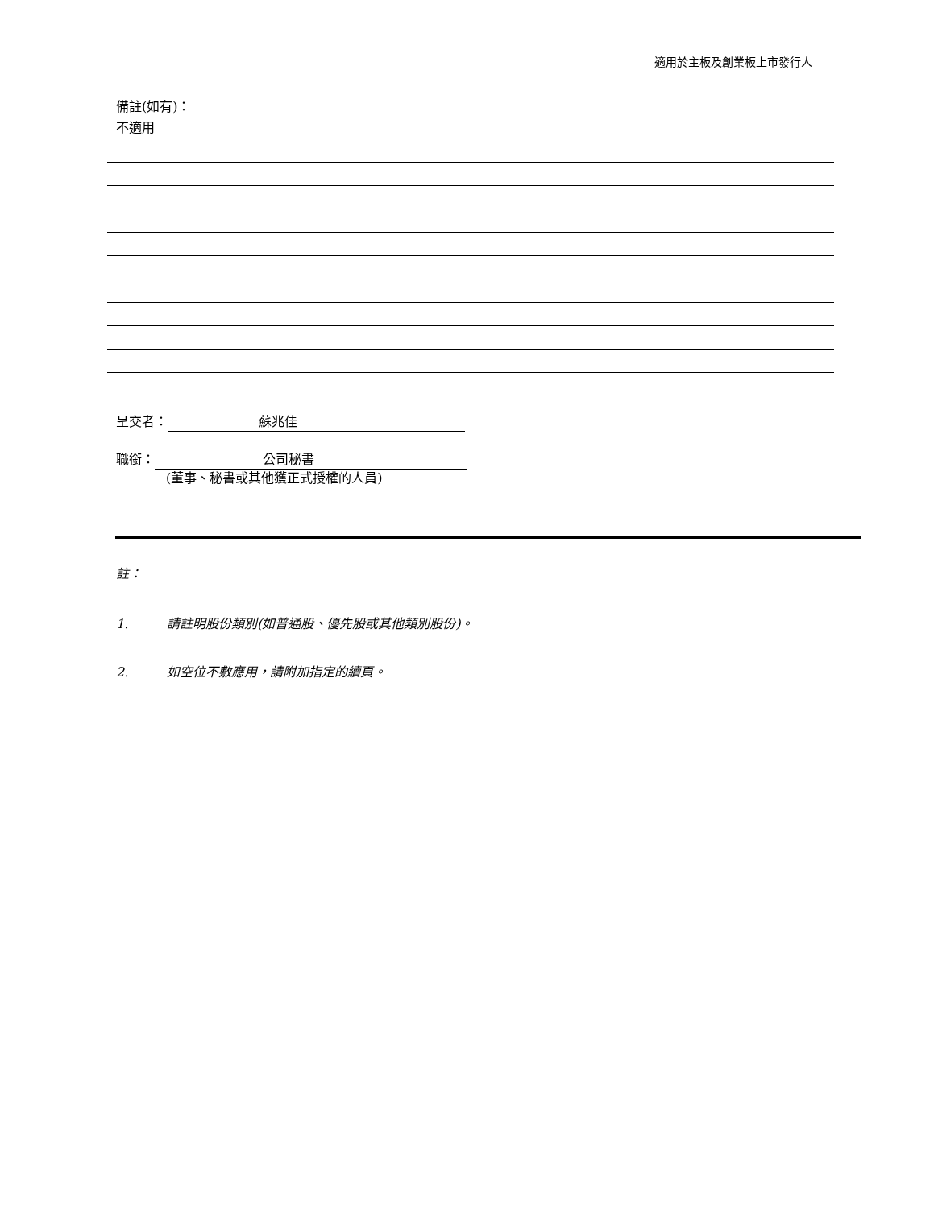適用於主板及創業板上市發行人
備註(如有)：
不適用
呈交者： 蘇兆佳
職銜： 公司秘書
(董事、秘書或其他獲正式授權的人員)
註：
1. 請註明股份類別(如普通股、優先股或其他類別股份)。
2. 如空位不敷應用，請附加指定的續頁。